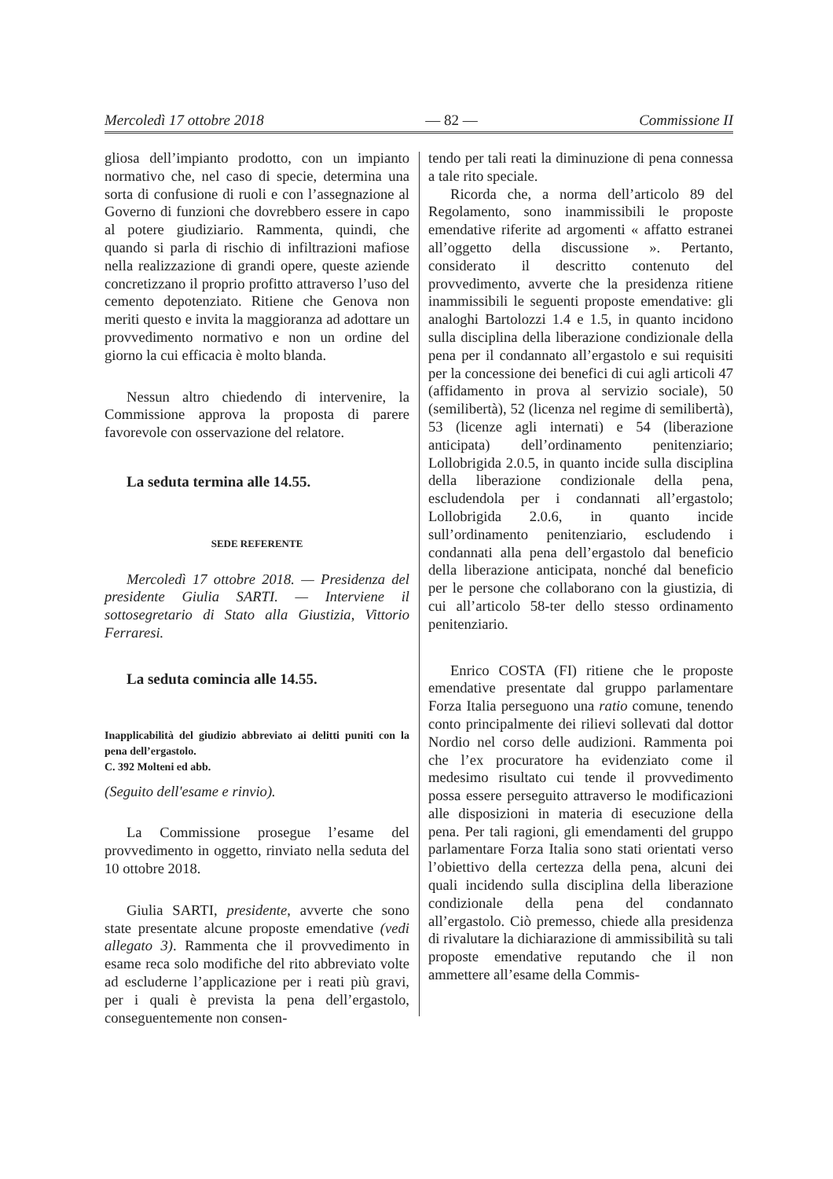Mercoledì 17 ottobre 2018 — 82 — Commissione II
gliosa dell’impianto prodotto, con un impianto normativo che, nel caso di specie, determina una sorta di confusione di ruoli e con l’assegnazione al Governo di funzioni che dovrebbero essere in capo al potere giudiziario. Rammenta, quindi, che quando si parla di rischio di infiltrazioni mafiose nella realizzazione di grandi opere, queste aziende concretizzano il proprio profitto attraverso l’uso del cemento depotenziato. Ritiene che Genova non meriti questo e invita la maggioranza ad adottare un provvedimento normativo e non un ordine del giorno la cui efficacia è molto blanda.
Nessun altro chiedendo di intervenire, la Commissione approva la proposta di parere favorevole con osservazione del relatore.
La seduta termina alle 14.55.
SEDE REFERENTE
Mercoledì 17 ottobre 2018. — Presidenza del presidente Giulia SARTI. — Interviene il sottosegretario di Stato alla Giustizia, Vittorio Ferraresi.
La seduta comincia alle 14.55.
Inapplicabilità del giudizio abbreviato ai delitti puniti con la pena dell’ergastolo.
C. 392 Molteni ed abb.
(Seguito dell'esame e rinvio).
La Commissione prosegue l’esame del provvedimento in oggetto, rinviato nella seduta del 10 ottobre 2018.
Giulia SARTI, presidente, avverte che sono state presentate alcune proposte emendative (vedi allegato 3). Rammenta che il provvedimento in esame reca solo modifiche del rito abbreviato volte ad escluderne l’applicazione per i reati più gravi, per i quali è prevista la pena dell’ergastolo, conseguentemente non consen-
tendo per tali reati la diminuzione di pena connessa a tale rito speciale.
Ricorda che, a norma dell’articolo 89 del Regolamento, sono inammissibili le proposte emendative riferite ad argomenti « affatto estranei all’oggetto della discussione ». Pertanto, considerato il descritto contenuto del provvedimento, avverte che la presidenza ritiene inammissibili le seguenti proposte emendative: gli analoghi Bartolozzi 1.4 e 1.5, in quanto incidono sulla disciplina della liberazione condizionale della pena per il condannato all’ergastolo e sui requisiti per la concessione dei benefici di cui agli articoli 47 (affidamento in prova al servizio sociale), 50 (semilibertà), 52 (licenza nel regime di semilibertà), 53 (licenze agli internati) e 54 (liberazione anticipata) dell’ordinamento penitenziario; Lollobrigida 2.0.5, in quanto incide sulla disciplina della liberazione condizionale della pena, escludendola per i condannati all’ergastolo; Lollobrigida 2.0.6, in quanto incide sull’ordinamento penitenziario, escludendo i condannati alla pena dell’ergastolo dal beneficio della liberazione anticipata, nonché dal beneficio per le persone che collaborano con la giustizia, di cui all’articolo 58-ter dello stesso ordinamento penitenziario.
Enrico COSTA (FI) ritiene che le proposte emendative presentate dal gruppo parlamentare Forza Italia perseguono una ratio comune, tenendo conto principalmente dei rilievi sollevati dal dottor Nordio nel corso delle audizioni. Rammenta poi che l’ex procuratore ha evidenziato come il medesimo risultato cui tende il provvedimento possa essere perseguito attraverso le modificazioni alle disposizioni in materia di esecuzione della pena. Per tali ragioni, gli emendamenti del gruppo parlamentare Forza Italia sono stati orientati verso l’obiettivo della certezza della pena, alcuni dei quali incidendo sulla disciplina della liberazione condizionale della pena del condannato all’ergastolo. Ciò premesso, chiede alla presidenza di rivalutare la dichiarazione di ammissibilità su tali proposte emendative reputando che il non ammettere all’esame della Commis-